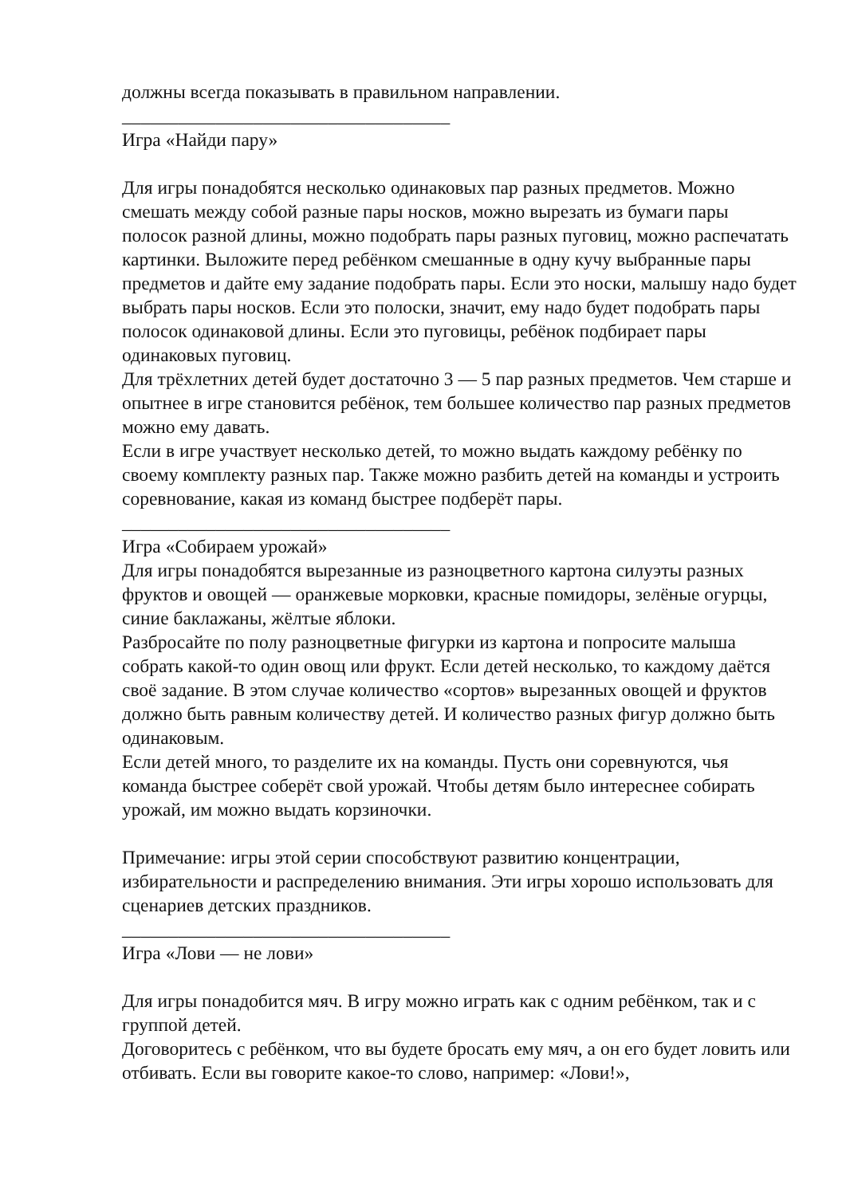должны всегда показывать в правильном направлении.
___________________________________
Игра «Найди пару»
Для игры понадобятся несколько одинаковых пар разных предметов. Можно смешать между собой разные пары носков, можно вырезать из бумаги пары полосок разной длины, можно подобрать пары разных пуговиц, можно распечатать картинки. Выложите перед ребёнком смешанные в одну кучу выбранные пары предметов и дайте ему задание подобрать пары. Если это носки, малышу надо будет выбрать пары носков. Если это полоски, значит, ему надо будет подобрать пары полосок одинаковой длины. Если это пуговицы, ребёнок подбирает пары одинаковых пуговиц.
Для трёхлетних детей будет достаточно 3 — 5 пар разных предметов. Чем старше и опытнее в игре становится ребёнок, тем большее количество пар разных предметов можно ему давать.
Если в игре участвует несколько детей, то можно выдать каждому ребёнку по своему комплекту разных пар. Также можно разбить детей на команды и устроить соревнование, какая из команд быстрее подберёт пары.
___________________________________
Игра «Собираем урожай»
Для игры понадобятся вырезанные из разноцветного картона силуэты разных фруктов и овощей — оранжевые морковки, красные помидоры, зелёные огурцы, синие баклажаны, жёлтые яблоки.
Разбросайте по полу разноцветные фигурки из картона и попросите малыша собрать какой-то один овощ или фрукт. Если детей несколько, то каждому даётся своё задание. В этом случае количество «сортов» вырезанных овощей и фруктов должно быть равным количеству детей. И количество разных фигур должно быть одинаковым.
Если детей много, то разделите их на команды. Пусть они соревнуются, чья команда быстрее соберёт свой урожай. Чтобы детям было интереснее собирать урожай, им можно выдать корзиночки.
Примечание: игры этой серии способствуют развитию концентрации, избирательности и распределению внимания. Эти игры хорошо использовать для сценариев детских праздников.
___________________________________
Игра «Лови — не лови»
Для игры понадобится мяч. В игру можно играть как с одним ребёнком, так и с группой детей.
Договоритесь с ребёнком, что вы будете бросать ему мяч, а он его будет ловить или отбивать. Если вы говорите какое-то слово, например: «Лови!»,